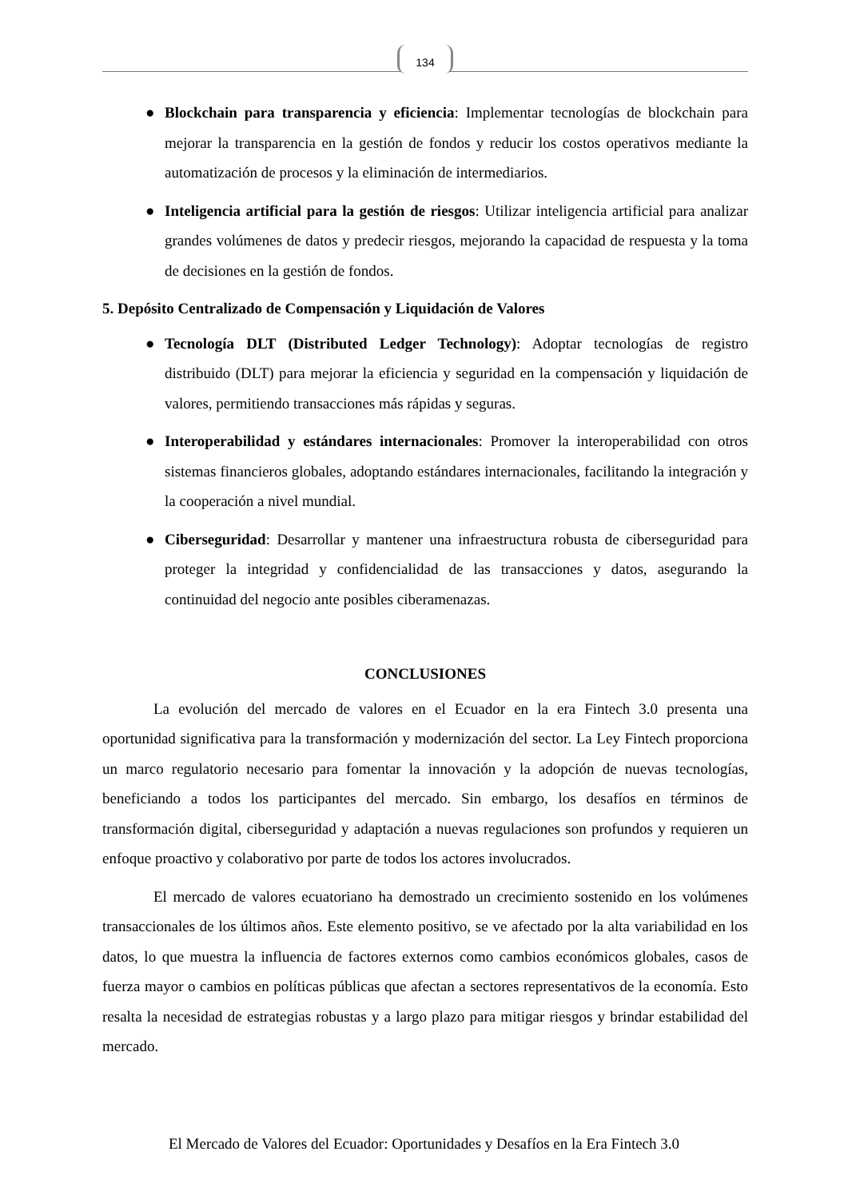134
● Blockchain para transparencia y eficiencia: Implementar tecnologías de blockchain para mejorar la transparencia en la gestión de fondos y reducir los costos operativos mediante la automatización de procesos y la eliminación de intermediarios.
● Inteligencia artificial para la gestión de riesgos: Utilizar inteligencia artificial para analizar grandes volúmenes de datos y predecir riesgos, mejorando la capacidad de respuesta y la toma de decisiones en la gestión de fondos.
5. Depósito Centralizado de Compensación y Liquidación de Valores
● Tecnología DLT (Distributed Ledger Technology): Adoptar tecnologías de registro distribuido (DLT) para mejorar la eficiencia y seguridad en la compensación y liquidación de valores, permitiendo transacciones más rápidas y seguras.
● Interoperabilidad y estándares internacionales: Promover la interoperabilidad con otros sistemas financieros globales, adoptando estándares internacionales, facilitando la integración y la cooperación a nivel mundial.
● Ciberseguridad: Desarrollar y mantener una infraestructura robusta de ciberseguridad para proteger la integridad y confidencialidad de las transacciones y datos, asegurando la continuidad del negocio ante posibles ciberamenazas.
CONCLUSIONES
La evolución del mercado de valores en el Ecuador en la era Fintech 3.0 presenta una oportunidad significativa para la transformación y modernización del sector. La Ley Fintech proporciona un marco regulatorio necesario para fomentar la innovación y la adopción de nuevas tecnologías, beneficiando a todos los participantes del mercado. Sin embargo, los desafíos en términos de transformación digital, ciberseguridad y adaptación a nuevas regulaciones son profundos y requieren un enfoque proactivo y colaborativo por parte de todos los actores involucrados.
El mercado de valores ecuatoriano ha demostrado un crecimiento sostenido en los volúmenes transaccionales de los últimos años. Este elemento positivo, se ve afectado por la alta variabilidad en los datos, lo que muestra la influencia de factores externos como cambios económicos globales, casos de fuerza mayor o cambios en políticas públicas que afectan a sectores representativos de la economía. Esto resalta la necesidad de estrategias robustas y a largo plazo para mitigar riesgos y brindar estabilidad del mercado.
El Mercado de Valores del Ecuador: Oportunidades y Desafíos en la Era Fintech 3.0